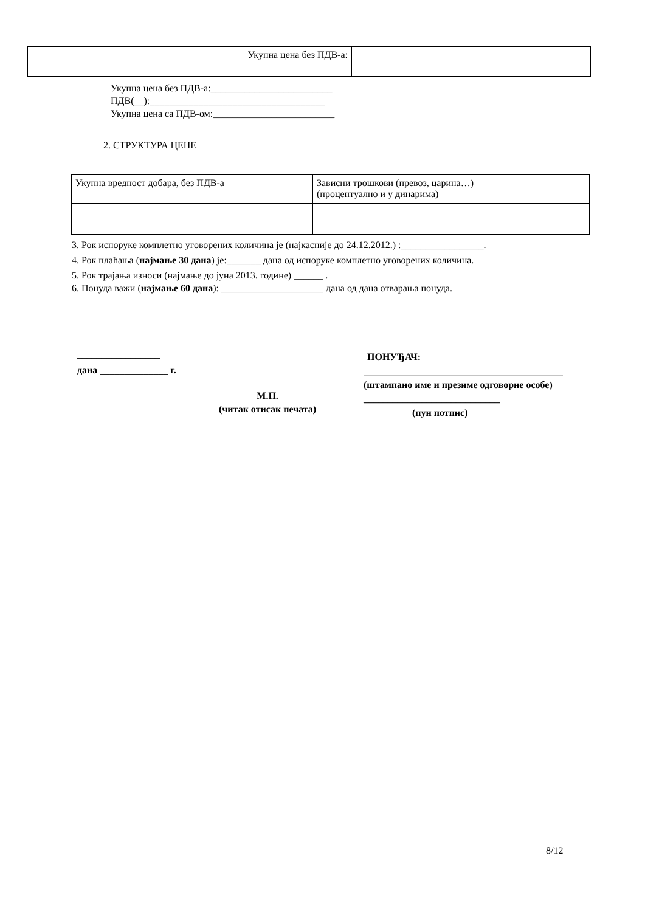| Укупна цена без ПДВ-а: | |
Укупна цена без ПДВ-а:_________________________
ПДВ(__):____________________________________
Укупна цена са ПДВ-ом:_________________________
2. СТРУКТУРА ЦЕНЕ
| Укупна вредност добара, без ПДВ-а | Зависни трошкови (превоз, царина…) (процентуално и у динарима) |
3. Рок испоруке комплетно уговорених количина је (најкасније до 24.12.2012.) :_________________.
4. Рок плаћања (најмање 30 дана) је:_______ дана од испоруке комплетно уговорених количина.
5. Рок трајања износи (најмање до јуна 2013. године) ______ .
6. Понуда важи (најмање 60 дана): _____________________ дана од дана отварања понуда.
_________________
дана ______________ г.
М.П.
(читак отисак печата)
ПОНУЂАЧ:
_________________________________________
(штампано име и презиме одговорне особе)
____________________________
(пун потпис)
8/12